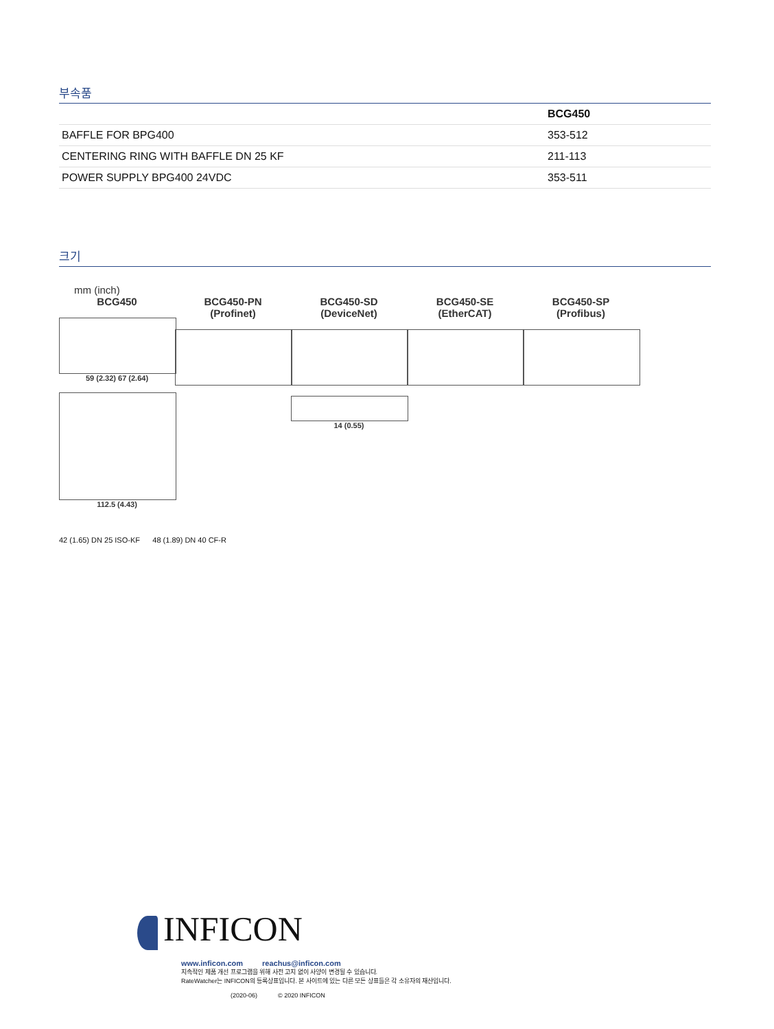부속품
| | BCG450 |
| --- | --- |
| BAFFLE FOR BPG400 | 353-512 |
| CENTERING RING WITH BAFFLE DN 25 KF | 211-113 |
| POWER SUPPLY BPG400 24VDC | 353-511 |
크기
mm (inch)
BCG450
59 (2.32) 67 (2.64)
112.5 (4.43)
BCG450-PN
(Profinet)
BCG450-SD
(DeviceNet)
14 (0.55)
BCG450-SE
(EtherCAT)
BCG450-SP
(Profibus)
42 (1.65) DN 25 ISO-KF 48 (1.89) DN 40 CF-R
INFICON
www.inficon.com reachus@inficon.com
지속적인 제품 개선 프로그램을 위해 사전 고지 없이 사양이 변경될 수 있습니다.
RateWatcher는 INFICON의 등록상표입니다. 본 사이트에 있는 다른 모든 상표들은 각 소유자의 재산입니다.
(2020-06) © 2020 INFICON